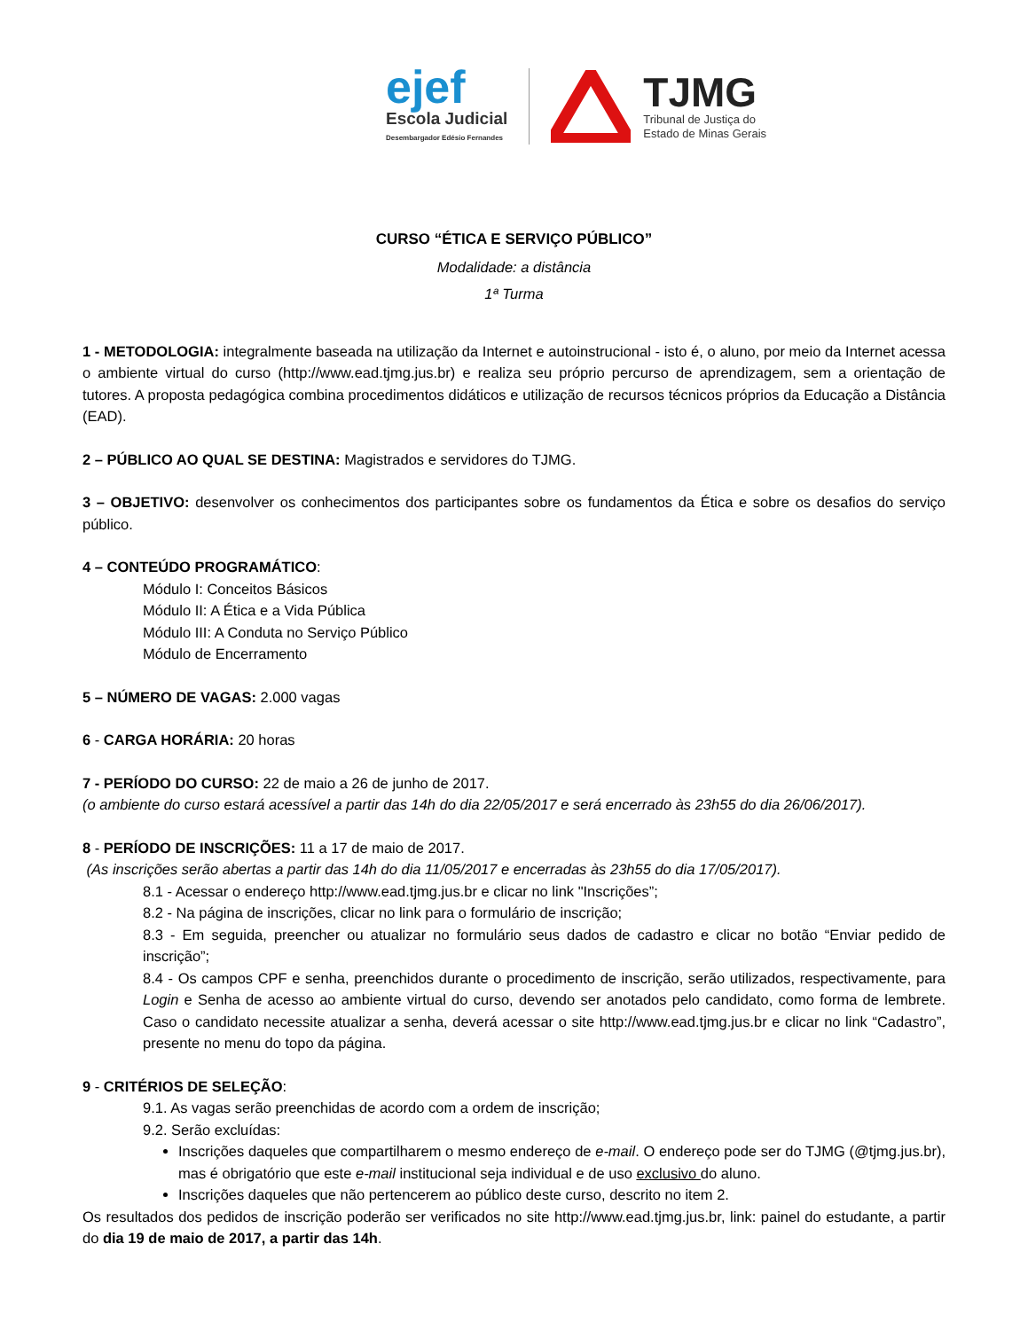ejef
Escola Judicial
Desembargador Edésio Fernandes
TJMG
Tribunal de Justiça do
Estado de Minas Gerais
CURSO “ÉTICA E SERVIÇO PÚBLICO”
Modalidade: a distância
1ª Turma
1 - METODOLOGIA: integralmente baseada na utilização da Internet e autoinstrucional - isto é, o aluno, por meio da Internet acessa o ambiente virtual do curso (http://www.ead.tjmg.jus.br) e realiza seu próprio percurso de aprendizagem, sem a orientação de tutores. A proposta pedagógica combina procedimentos didáticos e utilização de recursos técnicos próprios da Educação a Distância (EAD).
2 – PÚBLICO AO QUAL SE DESTINA: Magistrados e servidores do TJMG.
3 – OBJETIVO: desenvolver os conhecimentos dos participantes sobre os fundamentos da Ética e sobre os desafios do serviço público.
4 – CONTEÚDO PROGRAMÁTICO:
Módulo I: Conceitos Básicos
Módulo II: A Ética e a Vida Pública
Módulo III: A Conduta no Serviço Público
Módulo de Encerramento
5 – NÚMERO DE VAGAS: 2.000 vagas
6 - CARGA HORÁRIA: 20 horas
7 - PERÍODO DO CURSO: 22 de maio a 26 de junho de 2017.
(o ambiente do curso estará acessível a partir das 14h do dia 22/05/2017 e será encerrado às 23h55 do dia 26/06/2017).
8 - PERÍODO DE INSCRIÇÕES: 11 a 17 de maio de 2017.
(As inscrições serão abertas a partir das 14h do dia 11/05/2017 e encerradas às 23h55 do dia 17/05/2017).
8.1 - Acessar o endereço http://www.ead.tjmg.jus.br e clicar no link "Inscrições”;
8.2 - Na página de inscrições, clicar no link para o formulário de inscrição;
8.3 - Em seguida, preencher ou atualizar no formulário seus dados de cadastro e clicar no botão “Enviar pedido de inscrição”;
8.4 - Os campos CPF e senha, preenchidos durante o procedimento de inscrição, serão utilizados, respectivamente, para Login e Senha de acesso ao ambiente virtual do curso, devendo ser anotados pelo candidato, como forma de lembrete. Caso o candidato necessite atualizar a senha, deverá acessar o site http://www.ead.tjmg.jus.br e clicar no link “Cadastro”, presente no menu do topo da página.
9 - CRITÉRIOS DE SELEÇÃO:
9.1. As vagas serão preenchidas de acordo com a ordem de inscrição;
9.2. Serão excluídas:
Inscrições daqueles que compartilharem o mesmo endereço de e-mail. O endereço pode ser do TJMG (@tjmg.jus.br), mas é obrigatório que este e-mail institucional seja individual e de uso exclusivo do aluno.
Inscrições daqueles que não pertencerem ao público deste curso, descrito no item 2.
Os resultados dos pedidos de inscrição poderão ser verificados no site http://www.ead.tjmg.jus.br, link: painel do estudante, a partir do dia 19 de maio de 2017, a partir das 14h.